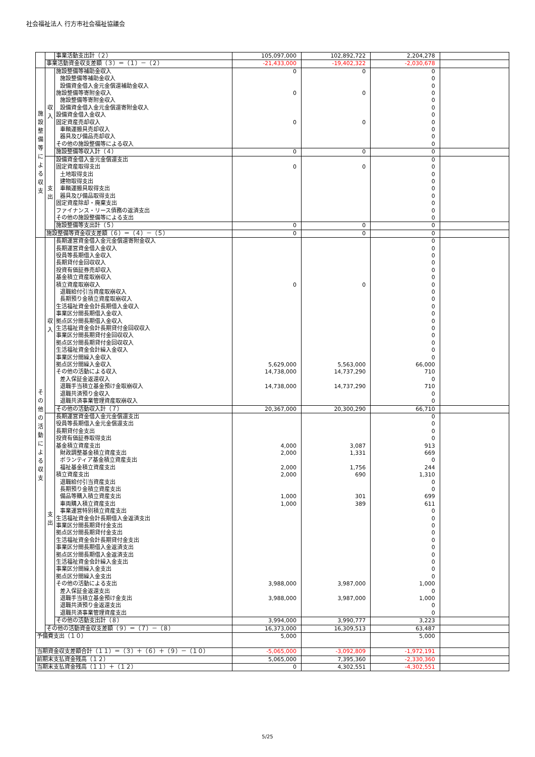社会福祉法人 行方市社会福祉協議会
| | | 事業活動支出計（２） | 105,097,000 | 102,892,722 | 2,204,278 | |
| | 事業活動資金収支差額（３）＝（１）－（２） | | -21,433,000 | -19,402,322 | -2,030,678 | |
| 施 設 整 備 等 に よ る 収 支 | 収 入 | 施設整備等補助金収入 | 0 | 0 | 0 | |
| | | 施設整備等補助金収入 | | | 0 | |
| | | 設備資金借入金元金償還補助金収入 | | | 0 | |
| | | 施設整備等寄附金収入 | 0 | 0 | 0 | |
| | | 施設整備等寄附金収入 | | | 0 | |
| | | 設備資金借入金元金償還寄附金収入 | | | 0 | |
| | | 設備資金借入金収入 | | | 0 | |
| | | 固定資産売却収入 | 0 | 0 | 0 | |
| | | 車輌運搬具売却収入 | | | 0 | |
| | | 器具及び備品売却収入 | | | 0 | |
| | | その他の施設整備等による収入 | | | 0 | |
| | | 施設整備等収入計（４） | 0 | 0 | 0 | |
| | 支 出 | 設備資金借入金元金償還支出 | | | 0 | |
| | | 固定資産取得支出 | 0 | 0 | 0 | |
| | | 土地取得支出 | | | 0 | |
| | | 建物取得支出 | | | 0 | |
| | | 車輌運搬具取得支出 | | | 0 | |
| | | 器具及び備品取得支出 | | | 0 | |
| | | 固定資産除却・廃棄支出 | | | 0 | |
| | | ファイナンス・リース債務の返済支出 | | | 0 | |
| | | その他の施設整備等による支出 | | | 0 | |
| | | 施設整備等支出計（５） | 0 | 0 | 0 | |
| | 施設整備等資金収支差額（６）＝（４）－（５） | | 0 | 0 | 0 | |
| そ の 他 の 活 動 に よ る 収 支 | 収 入 | 長期運営資金借入金元金償還寄附金収入 | | | 0 | |
| | | 長期運営資金借入金収入 | | | 0 | |
| | | 役員等長期借入金収入 | | | 0 | |
| | | 長期貸付金回収収入 | | | 0 | |
| | | 投資有価証券売却収入 | | | 0 | |
| | | 基金積立資産取崩収入 | | | 0 | |
| | | 積立資産取崩収入 | 0 | 0 | 0 | |
| | | 退職給付引当資産取崩収入 | | | 0 | |
| | | 長期預り金積立資産取崩収入 | | | 0 | |
| | | 生活福祉資金会計長期借入金収入 | | | 0 | |
| | | 事業区分間長期借入金収入 | | | 0 | |
| | | 拠点区分間長期借入金収入 | | | 0 | |
| | | 生活福祉資金会計長期貸付金回収収入 | | | 0 | |
| | | 事業区分間長期貸付金回収収入 | | | 0 | |
| | | 拠点区分間長期貸付金回収収入 | | | 0 | |
| | | 生活福祉資金会計繰入金収入 | | | 0 | |
| | | 事業区分間繰入金収入 | | | 0 | |
| | | 拠点区分間繰入金収入 | 5,629,000 | 5,563,000 | 66,000 | |
| | | その他の活動による収入 | 14,738,000 | 14,737,290 | 710 | |
| | | 差入保証金返還収入 | | | 0 | |
| | | 退職手当積立基金預け金取崩収入 | 14,738,000 | 14,737,290 | 710 | |
| | | 退職共済預り金収入 | | | 0 | |
| | | 退職共済事業管理資産取崩収入 | | | 0 | |
| | | その他の活動収入計（７） | 20,367,000 | 20,300,290 | 66,710 | |
| | 支 出 | 長期運営資金借入金元金償還支出 | | | 0 | |
| | | 役員等長期借入金元金償還支出 | | | 0 | |
| | | 長期貸付金支出 | | | 0 | |
| | | 投資有価証券取得支出 | | | 0 | |
| | | 基金積立資産支出 | 4,000 | 3,087 | 913 | |
| | | 財政調整基金積立資産支出 | 2,000 | 1,331 | 669 | |
| | | ボランティア基金積立資産支出 | | | 0 | |
| | | 福祉基金積立資産支出 | 2,000 | 1,756 | 244 | |
| | | 積立資産支出 | 2,000 | 690 | 1,310 | |
| | | 退職給付引当資産支出 | | | 0 | |
| | | 長期預り金積立資産支出 | | | 0 | |
| | | 備品等購入積立資産支出 | 1,000 | 301 | 699 | |
| | | 車両購入積立資産支出 | 1,000 | 389 | 611 | |
| | | 事業運営特別積立資産支出 | | | 0 | |
| | | 生活福祉資金会計長期借入金返済支出 | | | 0 | |
| | | 事業区分間長期貸付金支出 | | | 0 | |
| | | 拠点区分間長期貸付金支出 | | | 0 | |
| | | 生活福祉資金会計長期貸付金支出 | | | 0 | |
| | | 事業区分間長期借入金返済支出 | | | 0 | |
| | | 拠点区分間長期借入金返済支出 | | | 0 | |
| | | 生活福祉資金会計繰入金支出 | | | 0 | |
| | | 事業区分間繰入金支出 | | | 0 | |
| | | 拠点区分間繰入金支出 | | | 0 | |
| | | その他の活動による支出 | 3,988,000 | 3,987,000 | 1,000 | |
| | | 差入保証金返還支出 | | | 0 | |
| | | 退職手当積立基金預け金支出 | 3,988,000 | 3,987,000 | 1,000 | |
| | | 退職共済預り金返還支出 | | | 0 | |
| | | 退職共済事業管理資産支出 | | | 0 | |
| | | その他の活動支出計（８） | 3,994,000 | 3,990,777 | 3,223 | |
| | その他の活動資金収支差額（９）＝（７）－（８） | | 16,373,000 | 16,309,513 | 63,487 | |
| 予備費支出（１０） | | | 5,000 | | 5,000 | |
| 当期資金収支差額合計（１１）＝（３）＋（６）＋（９）－（１０） | | | -5,065,000 | -3,092,809 | -1,972,191 | |
| 前期末支払資金残高（１２） | | | 5,065,000 | 7,395,360 | -2,330,360 | |
| 当期末支払資金残高（１１）＋（１２） | | | 0 | 4,302,551 | -4,302,551 | |
5/25